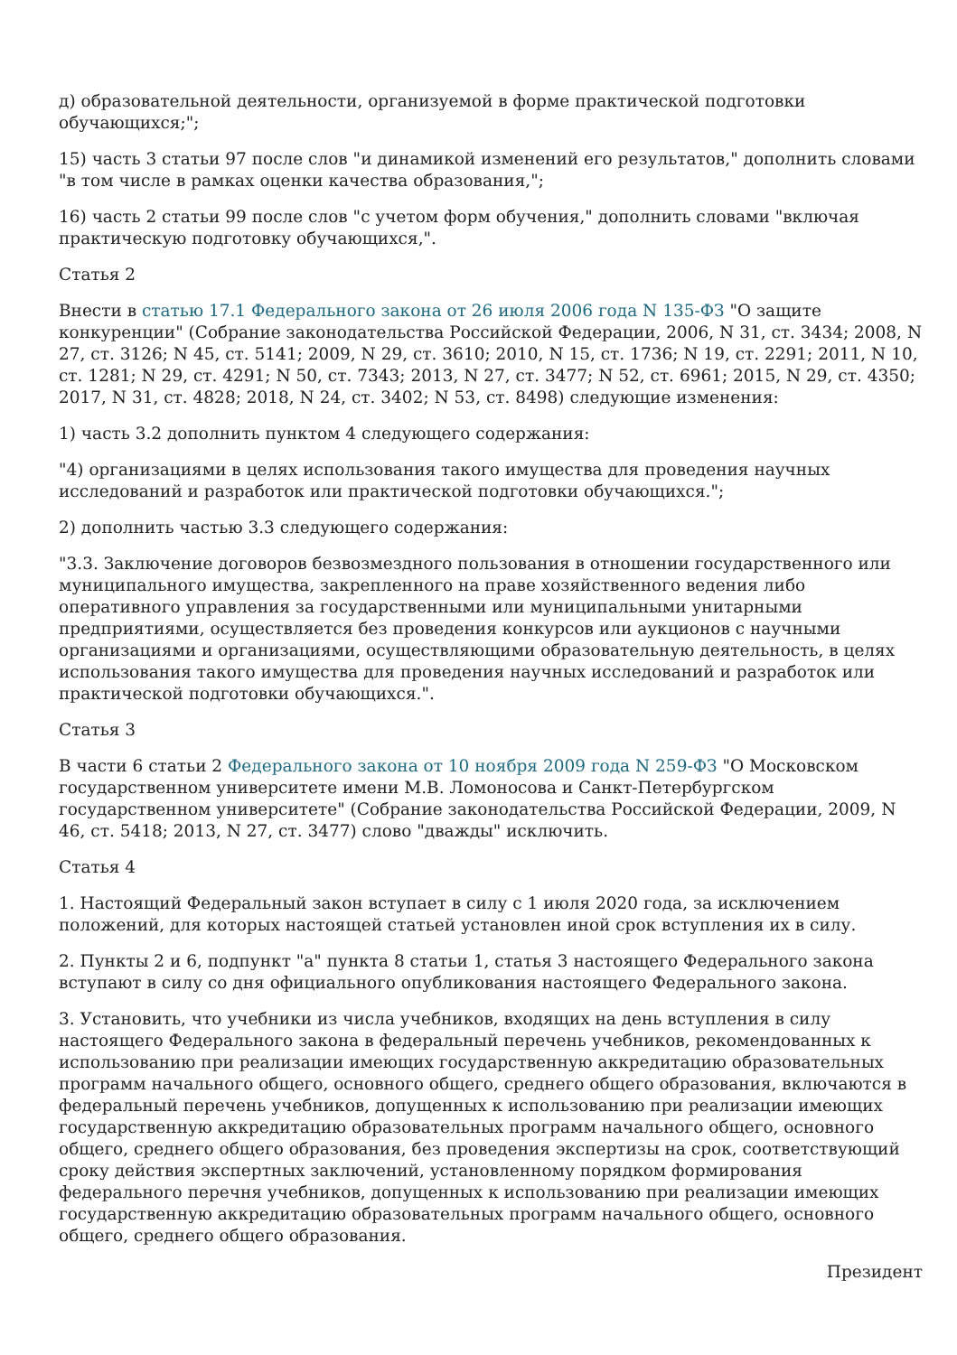д) образовательной деятельности, организуемой в форме практической подготовки обучающихся;";
15) часть 3 статьи 97 после слов "и динамикой изменений его результатов," дополнить словами "в том числе в рамках оценки качества образования,";
16) часть 2 статьи 99 после слов "с учетом форм обучения," дополнить словами "включая практическую подготовку обучающихся,".
Статья 2
Внести в статью 17.1 Федерального закона от 26 июля 2006 года N 135-ФЗ "О защите конкуренции" (Собрание законодательства Российской Федерации, 2006, N 31, ст. 3434; 2008, N 27, ст. 3126; N 45, ст. 5141; 2009, N 29, ст. 3610; 2010, N 15, ст. 1736; N 19, ст. 2291; 2011, N 10, ст. 1281; N 29, ст. 4291; N 50, ст. 7343; 2013, N 27, ст. 3477; N 52, ст. 6961; 2015, N 29, ст. 4350; 2017, N 31, ст. 4828; 2018, N 24, ст. 3402; N 53, ст. 8498) следующие изменения:
1) часть 3.2 дополнить пунктом 4 следующего содержания:
"4) организациями в целях использования такого имущества для проведения научных исследований и разработок или практической подготовки обучающихся.";
2) дополнить частью 3.3 следующего содержания:
"3.3. Заключение договоров безвозмездного пользования в отношении государственного или муниципального имущества, закрепленного на праве хозяйственного ведения либо оперативного управления за государственными или муниципальными унитарными предприятиями, осуществляется без проведения конкурсов или аукционов с научными организациями и организациями, осуществляющими образовательную деятельность, в целях использования такого имущества для проведения научных исследований и разработок или практической подготовки обучающихся.".
Статья 3
В части 6 статьи 2 Федерального закона от 10 ноября 2009 года N 259-ФЗ "О Московском государственном университете имени М.В. Ломоносова и Санкт-Петербургском государственном университете" (Собрание законодательства Российской Федерации, 2009, N 46, ст. 5418; 2013, N 27, ст. 3477) слово "дважды" исключить.
Статья 4
1. Настоящий Федеральный закон вступает в силу с 1 июля 2020 года, за исключением положений, для которых настоящей статьей установлен иной срок вступления их в силу.
2. Пункты 2 и 6, подпункт "а" пункта 8 статьи 1, статья 3 настоящего Федерального закона вступают в силу со дня официального опубликования настоящего Федерального закона.
3. Установить, что учебники из числа учебников, входящих на день вступления в силу настоящего Федерального закона в федеральный перечень учебников, рекомендованных к использованию при реализации имеющих государственную аккредитацию образовательных программ начального общего, основного общего, среднего общего образования, включаются в федеральный перечень учебников, допущенных к использованию при реализации имеющих государственную аккредитацию образовательных программ начального общего, основного общего, среднего общего образования, без проведения экспертизы на срок, соответствующий сроку действия экспертных заключений, установленному порядком формирования федерального перечня учебников, допущенных к использованию при реализации имеющих государственную аккредитацию образовательных программ начального общего, основного общего, среднего общего образования.
Президент